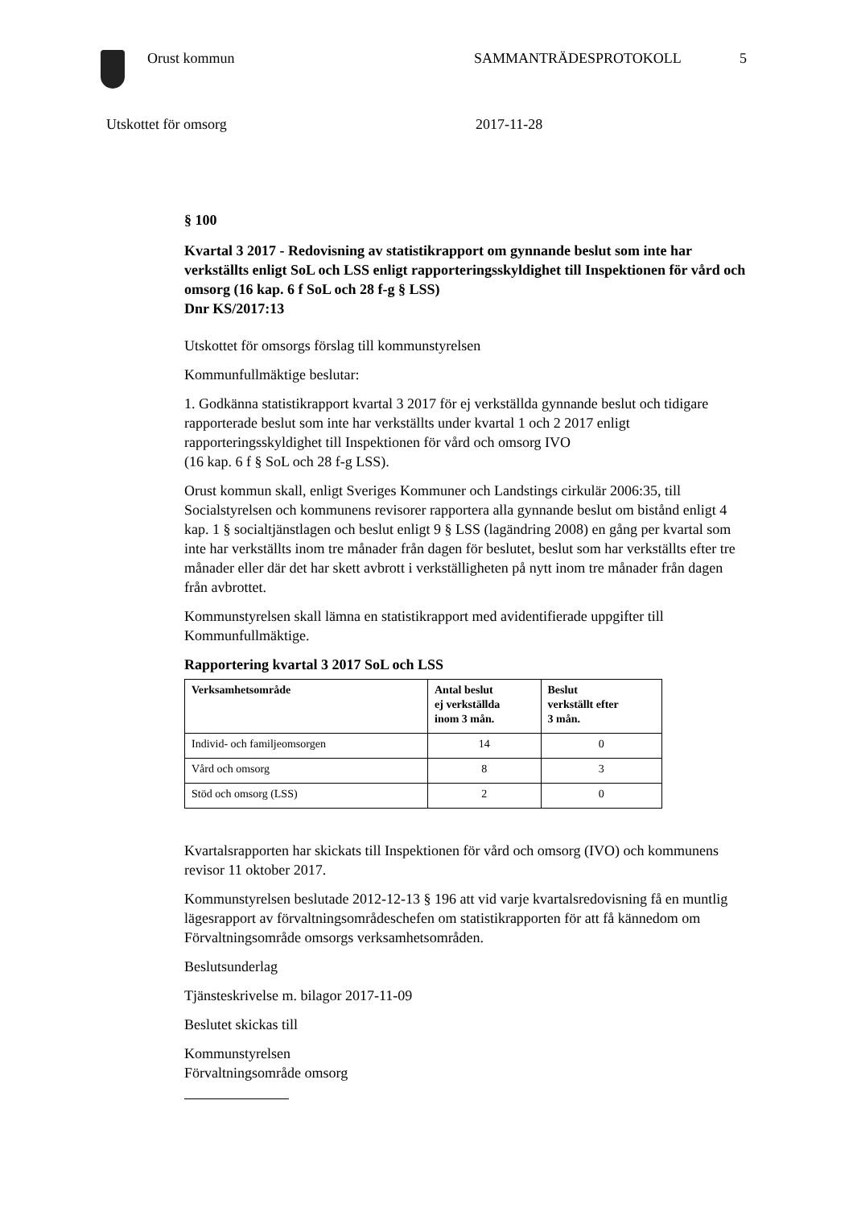Orust kommun SAMMANTRÄDESPROTOKOLL 5
Utskottet för omsorg 2017-11-28
§ 100
Kvartal 3 2017 - Redovisning av statistikrapport om gynnande beslut som inte har verkställts enligt SoL och LSS enligt rapporteringsskyldighet till Inspektionen för vård och omsorg (16 kap. 6 f SoL och 28 f-g § LSS)
Dnr KS/2017:13
Utskottet för omsorgs förslag till kommunstyrelsen
Kommunfullmäktige beslutar:
1. Godkänna statistikrapport kvartal 3 2017 för ej verkställda gynnande beslut och tidigare rapporterade beslut som inte har verkställts under kvartal 1 och 2 2017 enligt rapporteringsskyldighet till Inspektionen för vård och omsorg IVO
(16 kap. 6 f § SoL och 28 f-g LSS).
Orust kommun skall, enligt Sveriges Kommuner och Landstings cirkulär 2006:35, till Socialstyrelsen och kommunens revisorer rapportera alla gynnande beslut om bistånd enligt 4 kap. 1 § socialtjänstlagen och beslut enligt 9 § LSS (lagändring 2008) en gång per kvartal som inte har verkställts inom tre månader från dagen för beslutet, beslut som har verkställts efter tre månader eller där det har skett avbrott i verkställigheten på nytt inom tre månader från dagen från avbrottet.
Kommunstyrelsen skall lämna en statistikrapport med avidentifierade uppgifter till Kommunfullmäktige.
Rapportering kvartal 3 2017 SoL och LSS
| Verksamhetsområde | Antal beslut ej verkställda inom 3 mån. | Beslut verkställt efter 3 mån. |
| --- | --- | --- |
| Individ- och familjeomsorgen | 14 | 0 |
| Vård och omsorg | 8 | 3 |
| Stöd och omsorg (LSS) | 2 | 0 |
Kvartalsrapporten har skickats till Inspektionen för vård och omsorg (IVO) och kommunens revisor 11 oktober 2017.
Kommunstyrelsen beslutade 2012-12-13 § 196 att vid varje kvartalsredovisning få en muntlig lägesrapport av förvaltningsområdeschefen om statistikrapporten för att få kännedom om Förvaltningsområde omsorgs verksamhetsområden.
Beslutsunderlag
Tjänsteskrivelse m. bilagor 2017-11-09
Beslutet skickas till
Kommunstyrelsen
Förvaltningsområde omsorg